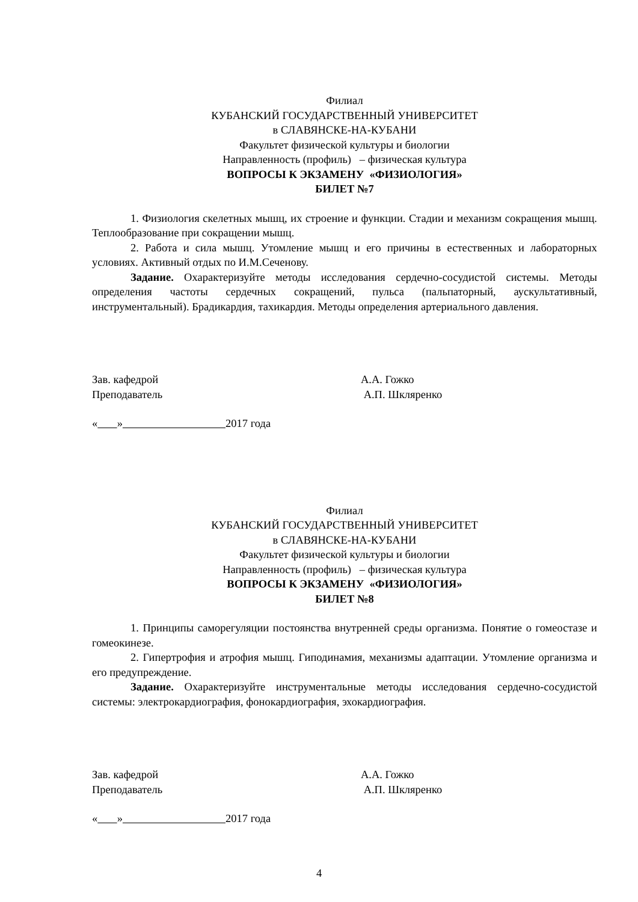Филиал
КУБАНСКИЙ ГОСУДАРСТВЕННЫЙ УНИВЕРСИТЕТ
в СЛАВЯНСКЕ-НА-КУБАНИ
Факультет физической культуры и биологии
Направленность (профиль) – физическая культура
ВОПРОСЫ К ЭКЗАМЕНУ «ФИЗИОЛОГИЯ»
БИЛЕТ №7
1. Физиология скелетных мышц, их строение и функции. Стадии и механизм сокращения мышц. Теплообразование при сокращении мышц.
2. Работа и сила мышц. Утомление мышц и его причины в естественных и лабораторных условиях. Активный отдых по И.М.Сеченову.
Задание. Охарактеризуйте методы исследования сердечно-сосудистой системы. Методы определения частоты сердечных сокращений, пульса (пальпаторный, аускультативный, инструментальный). Брадикардия, тахикардия. Методы определения артериального давления.
Зав. кафедрой А.А. Гожко
Преподаватель А.П. Шкляренко
« » 2017 года
Филиал
КУБАНСКИЙ ГОСУДАРСТВЕННЫЙ УНИВЕРСИТЕТ
в СЛАВЯНСКЕ-НА-КУБАНИ
Факультет физической культуры и биологии
Направленность (профиль) – физическая культура
ВОПРОСЫ К ЭКЗАМЕНУ «ФИЗИОЛОГИЯ»
БИЛЕТ №8
1. Принципы саморегуляции постоянства внутренней среды организма. Понятие о гомеостазе и гомеокинезе.
2. Гипертрофия и атрофия мышц. Гиподинамия, механизмы адаптации. Утомление организма и его предупреждение.
Задание. Охарактеризуйте инструментальные методы исследования сердечно-сосудистой системы: электрокардиография, фонокардиография, эхокардиография.
Зав. кафедрой А.А. Гожко
Преподаватель А.П. Шкляренко
« » 2017 года
4